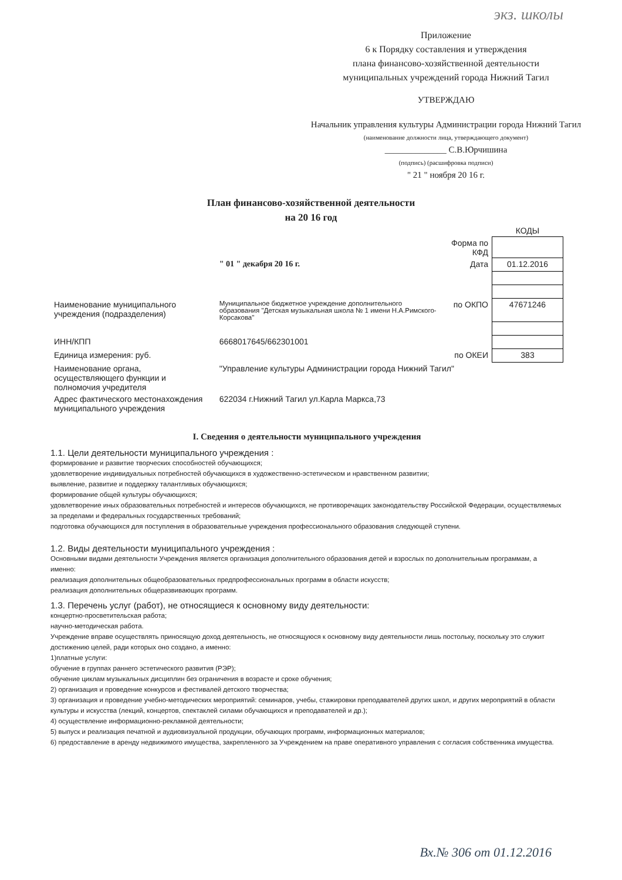экз. школы
Приложение
6 к Порядку составления и утверждения
плана финансово-хозяйственной деятельности
муниципальных учреждений города Нижний Тагил
УТВЕРЖДАЮ
Начальник управления культуры Администрации города Нижний Тагил
(наименование должности лица, утверждающего документ)
______________ С.В.Юрчишина
(подпись) (расшифровка подписи)
" 21 " ноября 20 16 г.
План финансово-хозяйственной деятельности
на 20 16 год
| | | | КОДЫ |
| | | Форма по КФД | |
| | " 01 " декабря 20 16 г. | Дата | 01.12.2016 |
| Наименование муниципального учреждения (подразделения) | Муниципальное бюджетное учреждение дополнительного образования "Детская музыкальная школа № 1 имени Н.А.Римского-Корсакова" | по ОКПО | 47671246 |
| ИНН/КПП | 6668017645/662301001 | | |
| Единица измерения: руб. | | по ОКЕИ | 383 |
| Наименование органа, осуществляющего функции и полномочия учредителя | "Управление культуры Администрации города Нижний Тагил" | | |
| Адрес фактического местонахождения муниципального учреждения | 622034 г.Нижний Тагил ул.Карла Маркса,73 | | |
I. Сведения о деятельности муниципального учреждения
1.1. Цели деятельности муниципального учреждения :
формирование и развитие творческих способностей обучающихся;
удовлетворение индивидуальных потребностей обучающихся в художественно-эстетическом и нравственном развитии;
выявление, развитие и поддержку талантливых обучающихся;
формирование общей культуры обучающихся;
удовлетворение иных образовательных потребностей и интересов обучающихся, не противоречащих законодательству Российской Федерации, осуществляемых за пределами и федеральных государственных требований;
подготовка обучающихся для поступления в образовательные учреждения профессионального образования следующей ступени.
1.2. Виды деятельности муниципального учреждения :
Основными видами деятельности Учреждения является организация дополнительного образования детей и взрослых по дополнительным программам, а именно:
реализация дополнительных общеобразовательных предпрофессиональных программ в области искусств;
реализация дополнительных общеразвивающих программ.
1.3. Перечень услуг (работ), не относящиеся к основному виду деятельности:
концертно-просветительская работа;
научно-методическая работа.
Учреждение вправе осуществлять приносящую доход деятельность, не относящуюся к основному виду деятельности лишь постольку, поскольку это служит достижению целей, ради которых оно создано, а именно:
1)платные услуги:
обучение в группах раннего эстетического развития (РЭР);
обучение циклам музыкальных дисциплин без ограничения в возрасте и сроке обучения;
2) организация и проведение конкурсов и фестивалей детского творчества;
3) организация и проведение учебно-методических мероприятий: семинаров, учебы, стажировки преподавателей других школ, и других мероприятий в области культуры и искусства (лекций, концертов, спектаклей силами обучающихся и преподавателей и др.);
4) осуществление информационно-рекламной деятельности;
5) выпуск и реализация печатной и аудиовизуальной продукции, обучающих программ, информационных материалов;
6) предоставление в аренду недвижимого имущества, закрепленного за Учреждением на праве оперативного управления с согласия собственника имущества.
Вх.№ 306 от 01.12.2016